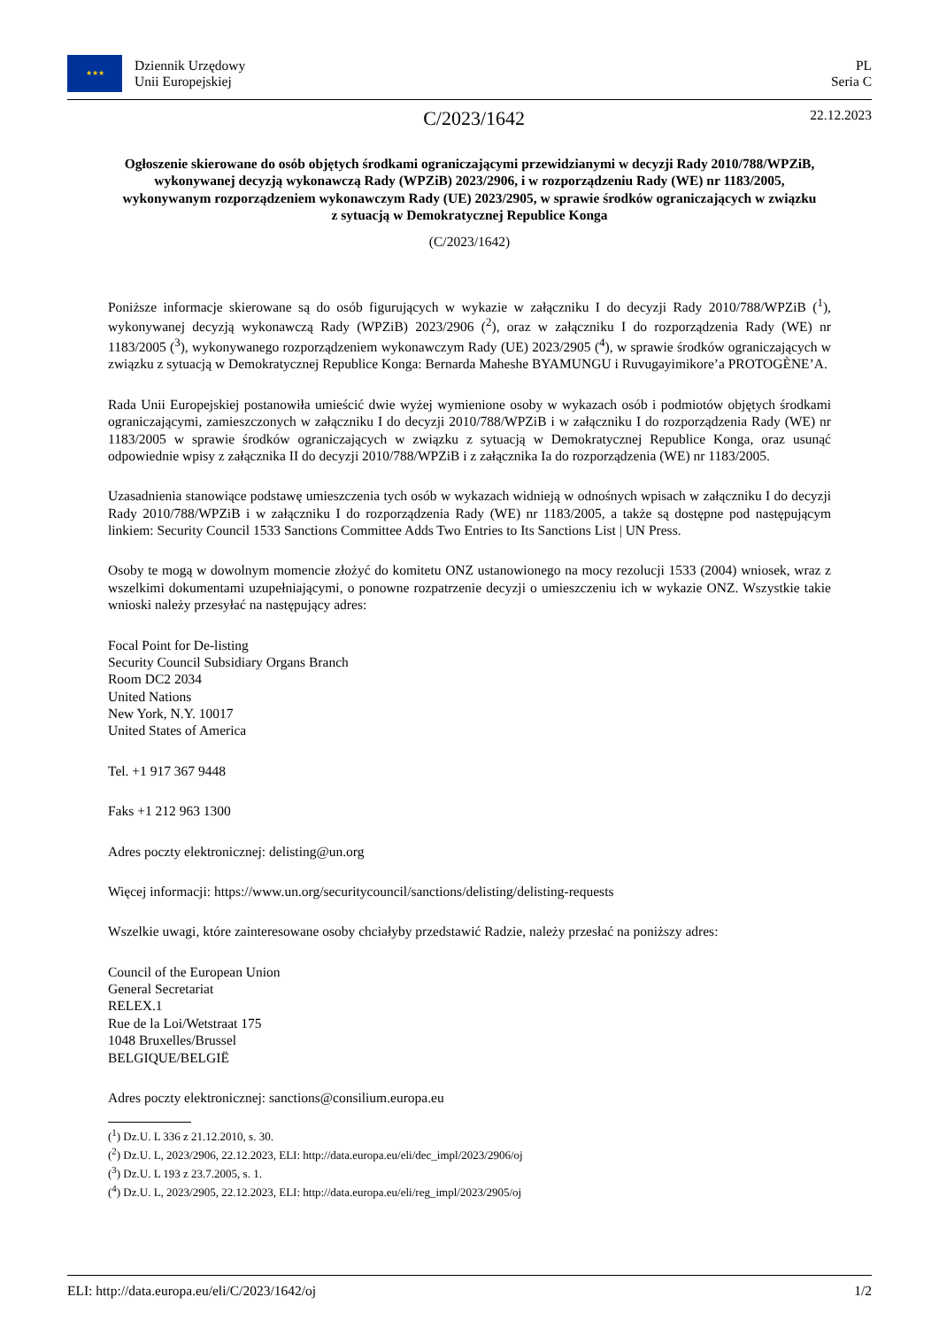★★★
Dziennik Urzędowy
Unii Europejskiej
PL
Seria C
C/2023/1642
22.12.2023
Ogłoszenie skierowane do osób objętych środkami ograniczającymi przewidzianymi w decyzji Rady 2010/788/WPZiB, wykonywanej decyzją wykonawczą Rady (WPZiB) 2023/2906, i w rozporządzeniu Rady (WE) nr 1183/2005, wykonywanym rozporządzeniem wykonawczym Rady (UE) 2023/2905, w sprawie środków ograniczających w związku z sytuacją w Demokratycznej Republice Konga
(C/2023/1642)
Poniższe informacje skierowane są do osób figurujących w wykazie w załączniku I do decyzji Rady 2010/788/WPZiB (<sup>1</sup>), wykonywanej decyzją wykonawczą Rady (WPZiB) 2023/2906 (<sup>2</sup>), oraz w załączniku I do rozporządzenia Rady (WE) nr 1183/2005 (<sup>3</sup>), wykonywanego rozporządzeniem wykonawczym Rady (UE) 2023/2905 (<sup>4</sup>), w sprawie środków ograniczających w związku z sytuacją w Demokratycznej Republice Konga: Bernarda Maheshe BYAMUNGU i Ruvugayimikore’a PROTOGÈNE’A.
Rada Unii Europejskiej postanowiła umieścić dwie wyżej wymienione osoby w wykazach osób i podmiotów objętych środkami ograniczającymi, zamieszczonych w załączniku I do decyzji 2010/788/WPZiB i w załączniku I do rozporządzenia Rady (WE) nr 1183/2005 w sprawie środków ograniczających w związku z sytuacją w Demokratycznej Republice Konga, oraz usunąć odpowiednie wpisy z załącznika II do decyzji 2010/788/WPZiB i z załącznika Ia do rozporządzenia (WE) nr 1183/2005.
Uzasadnienia stanowiące podstawę umieszczenia tych osób w wykazach widnieją w odnośnych wpisach w załączniku I do decyzji Rady 2010/788/WPZiB i w załączniku I do rozporządzenia Rady (WE) nr 1183/2005, a także są dostępne pod następującym linkiem: Security Council 1533 Sanctions Committee Adds Two Entries to Its Sanctions List | UN Press.
Osoby te mogą w dowolnym momencie złożyć do komitetu ONZ ustanowionego na mocy rezolucji 1533 (2004) wniosek, wraz z wszelkimi dokumentami uzupełniającymi, o ponowne rozpatrzenie decyzji o umieszczeniu ich w wykazie ONZ. Wszystkie takie wnioski należy przesyłać na następujący adres:
Focal Point for De-listing
Security Council Subsidiary Organs Branch
Room DC2 2034
United Nations
New York, N.Y. 10017
United States of America
Tel. +1 917 367 9448
Faks +1 212 963 1300
Adres poczty elektronicznej: delisting@un.org
Więcej informacji: https://www.un.org/securitycouncil/sanctions/delisting/delisting-requests
Wszelkie uwagi, które zainteresowane osoby chciałyby przedstawić Radzie, należy przesłać na poniższy adres:
Council of the European Union
General Secretariat
RELEX.1
Rue de la Loi/Wetstraat 175
1048 Bruxelles/Brussel
BELGIQUE/BELGIË
Adres poczty elektronicznej: sanctions@consilium.europa.eu
(<sup>1</sup>) Dz.U. L 336 z 21.12.2010, s. 30.
(<sup>2</sup>) Dz.U. L, 2023/2906, 22.12.2023, ELI: http://data.europa.eu/eli/dec_impl/2023/2906/oj
(<sup>3</sup>) Dz.U. L 193 z 23.7.2005, s. 1.
(<sup>4</sup>) Dz.U. L, 2023/2905, 22.12.2023, ELI: http://data.europa.eu/eli/reg_impl/2023/2905/oj
ELI: http://data.europa.eu/eli/C/2023/1642/oj 1/2